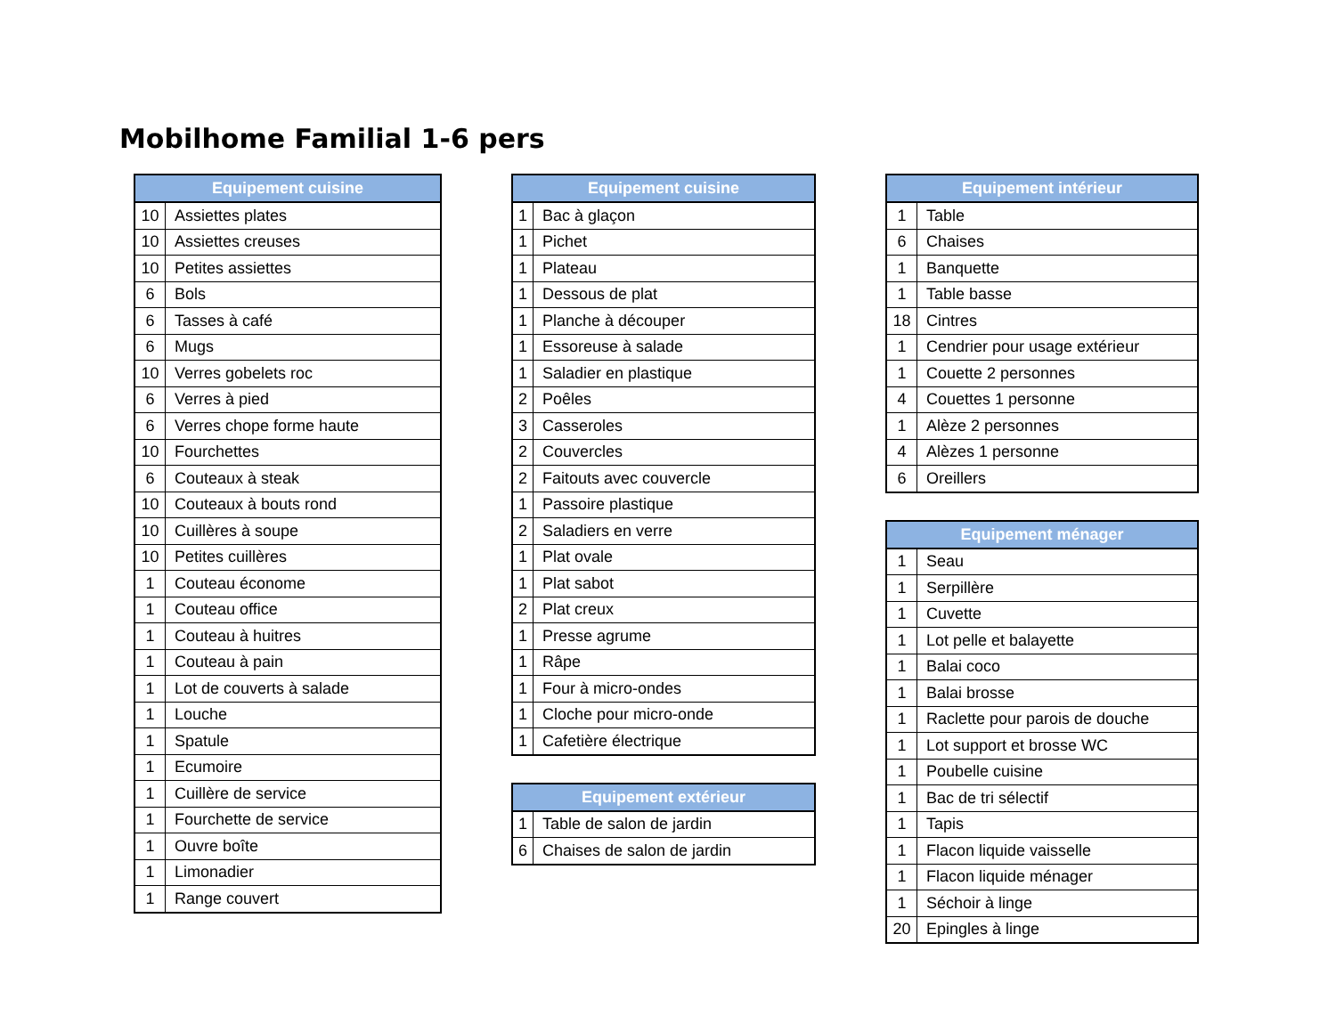Mobilhome Familial 1-6 pers
| Equipement cuisine | |
| --- | --- |
| 10 | Assiettes plates |
| 10 | Assiettes creuses |
| 10 | Petites assiettes |
| 6 | Bols |
| 6 | Tasses à café |
| 6 | Mugs |
| 10 | Verres gobelets roc |
| 6 | Verres à pied |
| 6 | Verres chope forme haute |
| 10 | Fourchettes |
| 6 | Couteaux à steak |
| 10 | Couteaux à bouts rond |
| 10 | Cuillères à soupe |
| 10 | Petites cuillères |
| 1 | Couteau économe |
| 1 | Couteau office |
| 1 | Couteau à huitres |
| 1 | Couteau à pain |
| 1 | Lot de couverts à salade |
| 1 | Louche |
| 1 | Spatule |
| 1 | Ecumoire |
| 1 | Cuillère de service |
| 1 | Fourchette de service |
| 1 | Ouvre boîte |
| 1 | Limonadier |
| 1 | Range couvert |
| Equipement cuisine | |
| --- | --- |
| 1 | Bac à glaçon |
| 1 | Pichet |
| 1 | Plateau |
| 1 | Dessous de plat |
| 1 | Planche à découper |
| 1 | Essoreuse à salade |
| 1 | Saladier en plastique |
| 2 | Poêles |
| 3 | Casseroles |
| 2 | Couvercles |
| 2 | Faitouts avec couvercle |
| 1 | Passoire plastique |
| 2 | Saladiers en verre |
| 1 | Plat ovale |
| 1 | Plat sabot |
| 2 | Plat creux |
| 1 | Presse agrume |
| 1 | Râpe |
| 1 | Four à micro-ondes |
| 1 | Cloche pour micro-onde |
| 1 | Cafetière électrique |
| Equipement extérieur | |
| --- | --- |
| 1 | Table de salon de jardin |
| 6 | Chaises de salon de jardin |
| Equipement intérieur | |
| --- | --- |
| 1 | Table |
| 6 | Chaises |
| 1 | Banquette |
| 1 | Table basse |
| 18 | Cintres |
| 1 | Cendrier pour usage extérieur |
| 1 | Couette 2 personnes |
| 4 | Couettes 1 personne |
| 1 | Alèze 2 personnes |
| 4 | Alèzes 1 personne |
| 6 | Oreillers |
| Equipement ménager | |
| --- | --- |
| 1 | Seau |
| 1 | Serpillère |
| 1 | Cuvette |
| 1 | Lot pelle et balayette |
| 1 | Balai coco |
| 1 | Balai brosse |
| 1 | Raclette pour parois de douche |
| 1 | Lot support et brosse WC |
| 1 | Poubelle cuisine |
| 1 | Bac de tri sélectif |
| 1 | Tapis |
| 1 | Flacon liquide vaisselle |
| 1 | Flacon liquide ménager |
| 1 | Séchoir à linge |
| 20 | Epingles à linge |